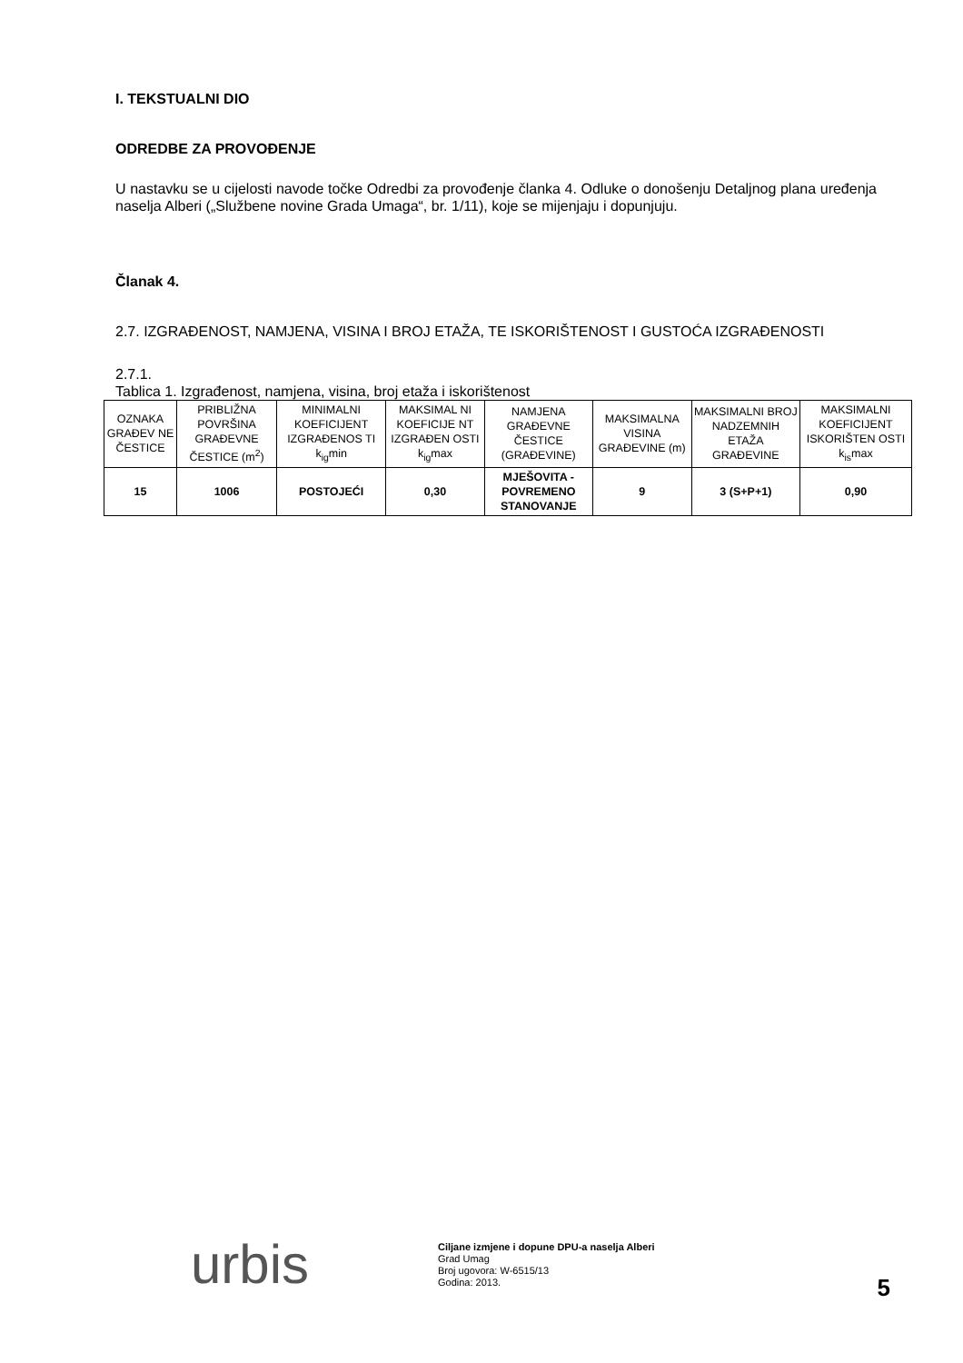I. TEKSTUALNI DIO
ODREDBE ZA PROVOĐENJE
U nastavku se u cijelosti navode točke Odredbi za provođenje članka 4. Odluke o donošenju Detaljnog plana uređenja naselja Alberi („Službene novine Grada Umaga“, br. 1/11), koje se mijenjaju i dopunjuju.
Članak 4.
2.7. IZGRAĐENOST, NAMJENA, VISINA I BROJ ETAŽA, TE ISKORIŠTENOST I GUSTOĆA IZGRAĐENOSTI
2.7.1.
Tablica 1. Izgrađenost, namjena, visina, broj etaža i iskorištenost
| OZNAKA GRAĐEV NE ČESTICE | PRIBLIŽNA POVRŠINA GRAĐEVNE ČESTICE (m<sup>2</sup>) | MINIMALNI KOEFICIJENT IZGRAĐENOS TI k<sub>ig</sub>min | MAKSIMAL NI KOEFICIJE NT IZGRAĐEN OSTI k<sub>ig</sub>max | NAMJENA GRAĐEVNE ČESTICE (GRAĐEVINE) | MAKSIMALNA VISINA GRAĐEVINE (m) | MAKSIMALNI BROJ NADZEMNIH ETAŽA GRAĐEVINE | MAKSIMALNI KOEFICIJENT ISKORIŠTEN OSTI k<sub>is</sub>max |
| --- | --- | --- | --- | --- | --- | --- | --- |
| 15 | 1006 | POSTOJEĆI | 0,30 | MJEŠOVITA - POVREMENO STANOVANJE | 9 | 3 (S+P+1) | 0,90 |
urbis
Ciljane izmjene i dopune DPU-a naselja Alberi
Grad Umag
Broj ugovora: W-6515/13
Godina: 2013.
5